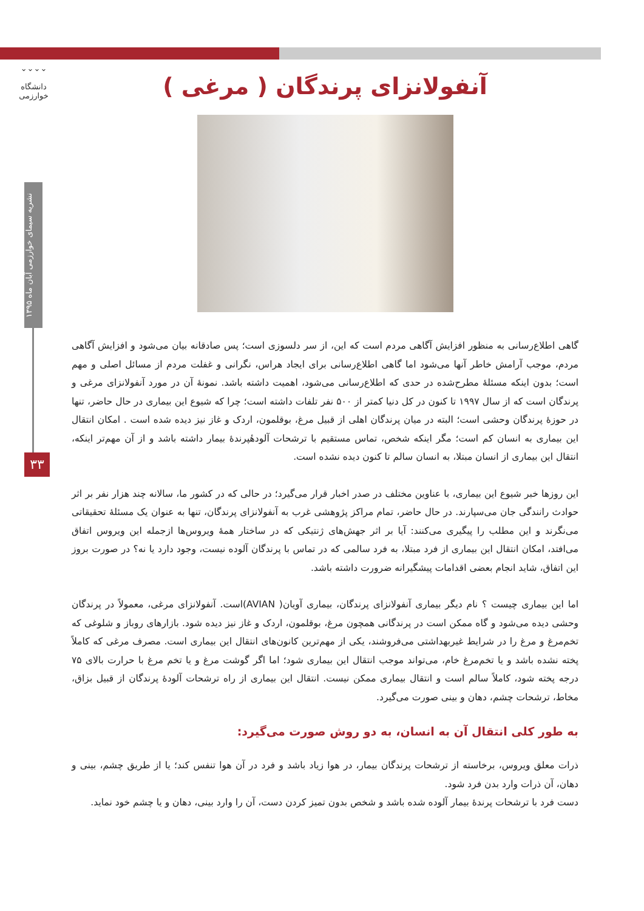⌄⌄⌄⌄
دانشگاه خوارزمی
نشریه سیمای خوارزمی آبان ماه ۱۳۹۵
۳۳
آنفولانزای پرندگان ( مرغی )
گاهی اطلاع‌رسانی به منظور افزایش آگاهی مردم است که این، از سر دلسوزی است؛ پس صادقانه بیان می‌شود و افزایش آگاهی مردم، موجب آرامش خاطر آنها می‌شود اما گاهی اطلاع‌رسانی برای ایجاد هراس، نگرانی و غفلت مردم از مسائل اصلی و مهم است؛ بدون اینکه مسئلهٔ مطرح‌شده در حدی که اطلاع‌رسانی می‌شود، اهمیت داشته باشد. نمونهٔ آن در مورد آنفولانزای مرغی و پرندگان است که از سال ۱۹۹۷ تا کنون در کل دنیا کمتر از ۵۰۰ نفر تلفات داشته است؛ چرا که شیوع این بیماری در حال حاضر، تنها در حوزهٔ پرندگان وحشی است؛ البته در میان پرندگان اهلی از قبیل مرغ، بوقلمون، اردک و غاز نیز دیده شده است . امکان انتقال این بیماری به انسان کم است؛ مگر اینکه شخص، تماس مستقیم با ترشحات آلودهٔپرندهٔ بیمار داشته باشد و از آن مهم‌تر اینکه، انتقال این بیماری از انسان مبتلا، به انسان سالم تا کنون دیده نشده است.
این روزها خبر شیوع این بیماری، با عناوین مختلف در صدر اخبار قرار می‌گیرد؛ در حالی که در کشور ما، سالانه چند هزار نفر بر اثر حوادث رانندگی جان می‌سپارند. در حال حاضر، تمام مراکز پژوهشی غرب به آنفولانزای پرندگان، تنها به عنوان یک مسئلهٔ تحقیقاتی می‌نگرند و این مطلب را پیگیری می‌کنند: آیا بر اثر جهش‌های ژنتیکی که در ساختار همهٔ ویروس‌ها ازجمله این ویروس اتفاق می‌افتد، امکان انتقال این بیماری از فرد مبتلا، به فرد سالمی که در تماس با پرندگان آلوده نیست، وجود دارد یا نه؟ در صورت بروز این اتفاق، شاید انجام بعضی اقدامات پیشگیرانه ضرورت داشته باشد.
اما این بیماری چیست ؟ نام دیگر بیماری آنفولانزای پرندگان، بیماری آویان( AVIAN)است. آنفولانزای مرغی، معمولاً در پرندگان وحشی دیده می‌شود و گاه ممکن است در پرندگانی همچون مرغ، بوقلمون، اردک و غاز نیز دیده شود. بازارهای روباز و شلوغی که تخم‌مرغ و مرغ را در شرایط غیربهداشتی می‌فروشند، یکی از مهم‌ترین کانون‌های انتقال این بیماری است. مصرف مرغی که کاملاً پخته نشده باشد و یا تخم‌مرغ خام، می‌تواند موجب انتقال این بیماری شود؛ اما اگر گوشت مرغ و یا تخم مرغ با حرارت بالای ۷۵ درجه پخته شود، کاملاً سالم است و انتقال بیماری ممکن نیست. انتقال این بیماری از راه ترشحات آلودهٔ پرندگان از قبیل بزاق، مخاط، ترشحات چشم، دهان و بینی صورت می‌گیرد.
به طور کلی انتقال آن به انسان، به دو روش صورت می‌گیرد:
ذرات معلق ویروس، برخاسته از ترشحات پرندگان بیمار، در هوا زیاد باشد و فرد در آن هوا تنفس کند؛ یا از طریق چشم، بینی و دهان، آن ذرات وارد بدن فرد شود.
دست فرد با ترشحات پرندهٔ بیمار آلوده شده باشد و شخص بدون تمیز کردن دست، آن را وارد بینی، دهان و یا چشم خود نماید.